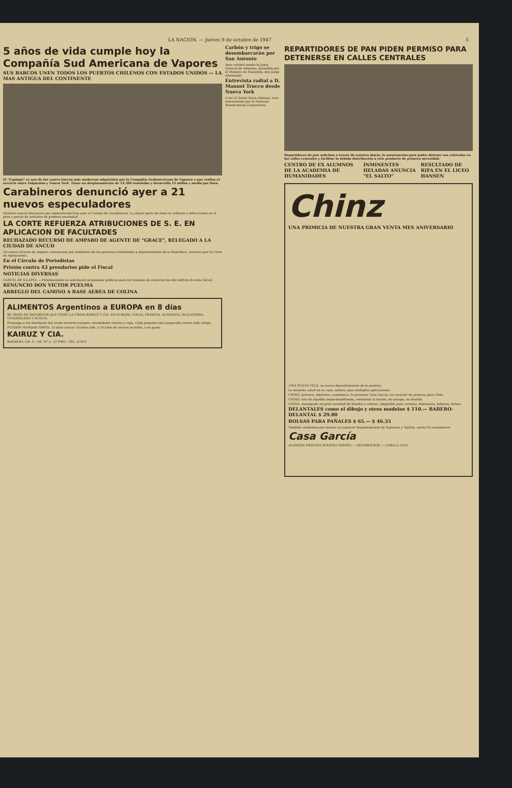LA NACION. — Jueves 9 de octubre de 1947 5
5 años de vida cumple hoy la Compañía Sud Americana de Vapores
SUS BARCOS UNEN TODOS LOS PUERTOS CHILENOS CON ESTADOS UNIDOS — LA MAS ANTIGUA DEL CONTINENTE
El "Copiapó" es uno de los cuatro barcos más modernos adquiridos por la Compañía Sudamericana de Vapores y que realiza el servicio entre Valparaíso y Nueva York. Tiene un desplazamiento de 14.200 toneladas y desarrolla 15 millas y media por hora.
Carabineros denunció ayer a 21 nuevos especuladores
Veintiún nuevos denuncios por especulación hizo ayer el Cuerpo de Carabineros. La mayor parte de estos se refieren a infracciones en el peso y precio de artículos de primera necesidad.
LA CORTE REFUERZA ATRIBUCIONES DE S. E. EN APLICACION DE FACULTADES
RECHAZADO RECURSO DE AMPARO DE AGENTE DE "GRACE", RELEGADO A LA CIUDAD DE ANCUD
Un nuevo recurso de amparo, interpuesto por familiares de las personas trasladadas a departamentos de la República, rechazó ayer la Corte de Apelaciones.
En el Círculo de Periodistas
Prisión contra 43 prendarios pide el Fiscal
NOTICIAS DIVERSAS
CARCEL DE ILLAPEL.— Próximamente se solicitarán propuestas públicas para los trabajos de construcción del edificio de esta Cárcel.
RENUNCIO DON VICTOR PUELMA
ARREGLO DEL CAMINO A BASE AEREA DE COLINA
ALIMENTOS Argentinos a EUROPA en 8 días
SE TRATA DE DEPOSITOS QUE TIENE LA FIRMA KAIRUZ Y CIA. EN EUROPA: ITALIA, FRANCIA, ALEMANIA, INGLATERRA, YUGOESLAVIA Y SUECIA
Provenga a sus familiares del crudo invierno europeo, enviándoles víveres y ropa. Cada paquete está asegurado contra todo riesgo.
PUEDEN MANDAR HASTA: 10 kilos azúcar 10 kilos café, o 10 kilos de víveres surtidos, a su gusto.
KAIRUZ Y CIA.
BANDERA 140. F - OF. Nº 5 - 2º PISO - TEL. 67033
Carbón y trigo se desembarcarán por San Antonio
Ayer celebró sesión la Junta General de Aduanas, presidida por el Ministro de Hacienda, don Jorge Alessandri.
Entrevista radial a D. Manuel Trucco desde Nueva York
A las 23 horas (hora chilena), será entrevistado por la National Broadcasting Corporation.
REPARTIDORES DE PAN PIDEN PERMISO PARA DETENERSE EN CALLES CENTRALES
Repartidores de pan solicitan a través de nuestro diario, la autorización para poder detener sus vehículos en las calles centrales y facilitar la debida distribución a este producto de primera necesidad.
CENTRO DE EX ALUMNOS DE LA ACADEMIA DE HUMANIDADES
INMINENTES HELADAS ANUNCIA "EL SALTO"
RESULTADO DE RIFA EN EL LICEO HANSEN
Chinz
UNA PRIMICIA DE NUESTRA GRAN VENTA MES ANIVERSARIO
UNA NUEVA TELA, un nuevo descubrimiento de la química
Lo necesita usted en su casa, señora, para múltiples aplicaciones.
CHINZ: práctico, higiénico, económico, lo presenta Casa García, en carácter de primicia para Chile.
CHINZ: tela de algodón impermeabilizada, resistente al lavado, no encoge, no destiñe.
CHINZ: estampado en gran variedad de diseños y colores, adaptable para cortinas, delantales, baberos, bolsas.
DELANTALES como el dibujo y otros modelos $ 110.— BABERO-DELANTAL $ 29.80
BOLSAS PARA PAÑALES $ 65.— $ 46.35
También vendemos por metros en nuestros Departamentos de Tapicería y Tejidos, ancho 92 centímetros
Casa García
ALAMEDA ESQUINA AVENIDA ESPAÑA — REEMBOLSOS — CASILLA 3224